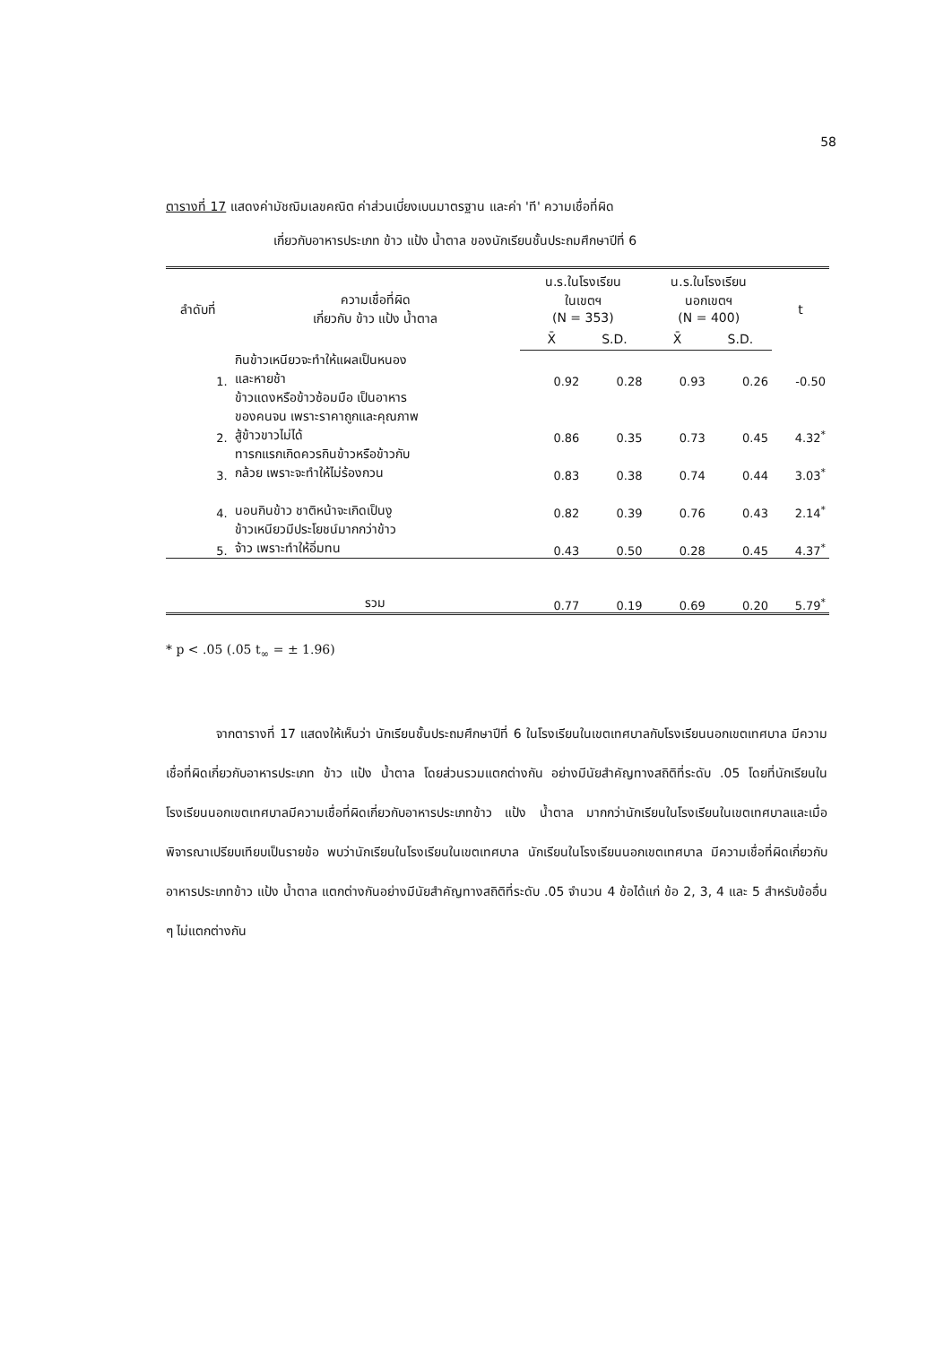58
ตารางที่ 17 แสดงค่ามัชฌิมเลขคณิต ค่าส่วนเบี่ยงเบนมาตรฐาน และค่า 'ที' ความเชื่อที่ผิด
เกี่ยวกับอาหารประเภท ข้าว แป้ง น้ำตาล ของนักเรียนชั้นประถมศึกษาปีที่ 6
| ลำดับที่ | ความเชื่อที่ผิด เกี่ยวกับ ข้าว แป้ง น้ำตาล | น.ร.ในโรงเรียน ในเขตฯ (N = 353) | | น.ร.ในโรงเรียน นอกเขตฯ (N = 400) | | t |
| --- | --- | --- | --- | --- | --- | --- |
| | | X̄ | S.D. | X̄ | S.D. | |
| 1. | กินข้าวเหนียวจะทำให้แผลเป็นหนอง และหายช้า | 0.92 | 0.28 | 0.93 | 0.26 | -0.50 |
| 2. | ข้าวแดงหรือข้าวซ้อมมือ เป็นอาหาร ของคนจน เพราะราคาถูกและคุณภาพ สู้ข้าวขาวไม่ได้ | 0.86 | 0.35 | 0.73 | 0.45 | 4.32<sup>*</sup> |
| 3. | ทารกแรกเกิดควรกินข้าวหรือข้าวกับ กล้วย เพราะจะทำให้ไม่ร้องกวน | 0.83 | 0.38 | 0.74 | 0.44 | 3.03<sup>*</sup> |
| 4. | นอนกินข้าว ชาติหน้าจะเกิดเป็นงู | 0.82 | 0.39 | 0.76 | 0.43 | 2.14<sup>*</sup> |
| 5. | ข้าวเหนียวมีประโยชน์มากกว่าข้าว จ้าว เพราะทำให้อิ่มทน | 0.43 | 0.50 | 0.28 | 0.45 | 4.37<sup>*</sup> |
| | รวม | 0.77 | 0.19 | 0.69 | 0.20 | 5.79<sup>*</sup> |
* p < .05 (.05 t<sub>∞</sub> = ± 1.96)
    จากตารางที่ 17 แสดงให้เห็นว่า นักเรียนชั้นประถมศึกษาปีที่ 6 ในโรงเรียนในเขตเทศบาลกับโรงเรียนนอกเขตเทศบาล มีความเชื่อที่ผิดเกี่ยวกับอาหารประเภท ข้าว แป้ง น้ำตาล โดยส่วนรวมแตกต่างกัน อย่างมีนัยสำคัญทางสถิติที่ระดับ .05 โดยที่นักเรียนในโรงเรียนนอกเขตเทศบาลมีความเชื่อที่ผิดเกี่ยวกับอาหารประเภทข้าว แป้ง น้ำตาล มากกว่านักเรียนในโรงเรียนในเขตเทศบาลและเมื่อพิจารณาเปรียบเทียบเป็นรายข้อ พบว่านักเรียนในโรงเรียนในเขตเทศบาล นักเรียนในโรงเรียนนอกเขตเทศบาล มีความเชื่อที่ผิดเกี่ยวกับอาหารประเภทข้าว แป้ง น้ำตาล แตกต่างกันอย่างมีนัยสำคัญทางสถิติที่ระดับ .05 จำนวน 4 ข้อได้แก่ ข้อ 2, 3, 4 และ 5 สำหรับข้ออื่น ๆ ไม่แตกต่างกัน